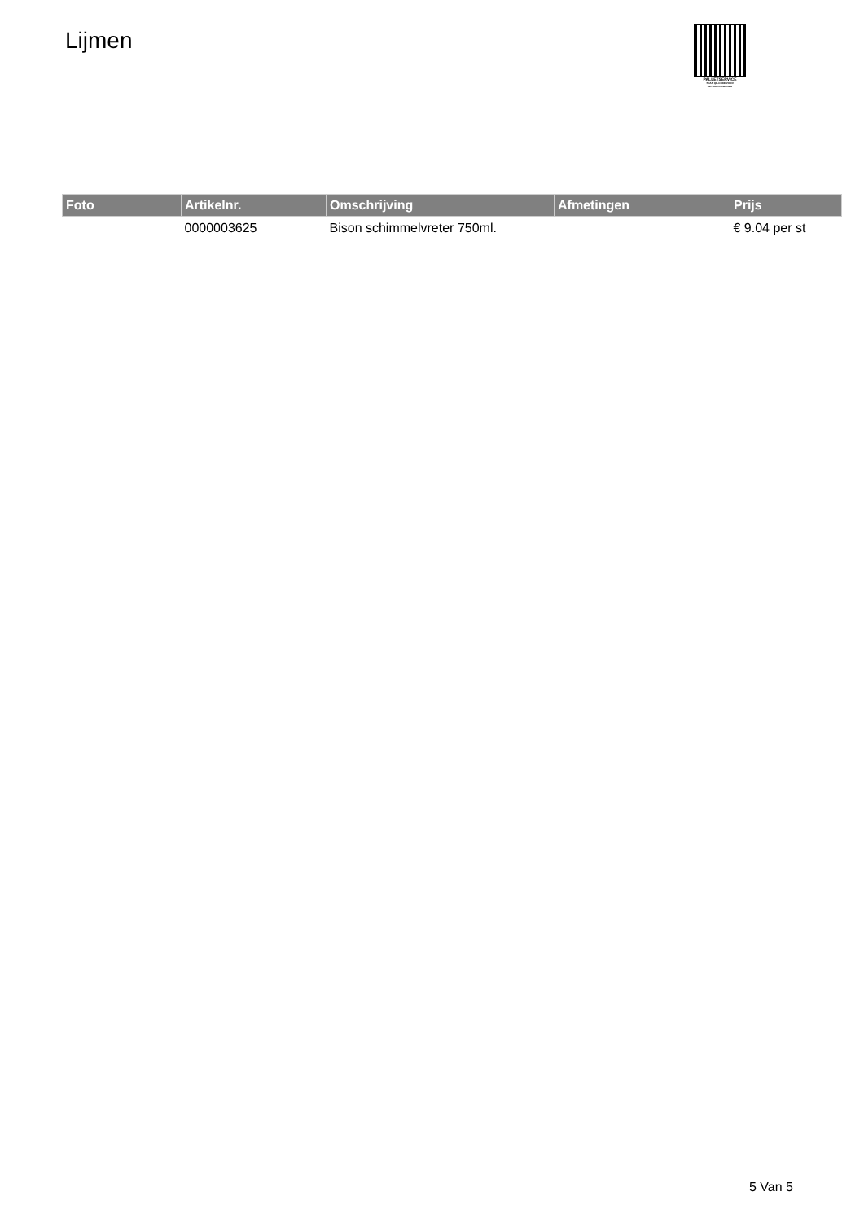Lijmen
PALLETSERVICE
SCAN QR-CODE VOOR
RETOURFORMULIER
| Foto | Artikelnr. | Omschrijving | Afmetingen | Prijs |
| --- | --- | --- | --- | --- |
| | 0000003625 | Bison schimmelvreter 750ml. | | € 9.04 per st |
5 Van 5